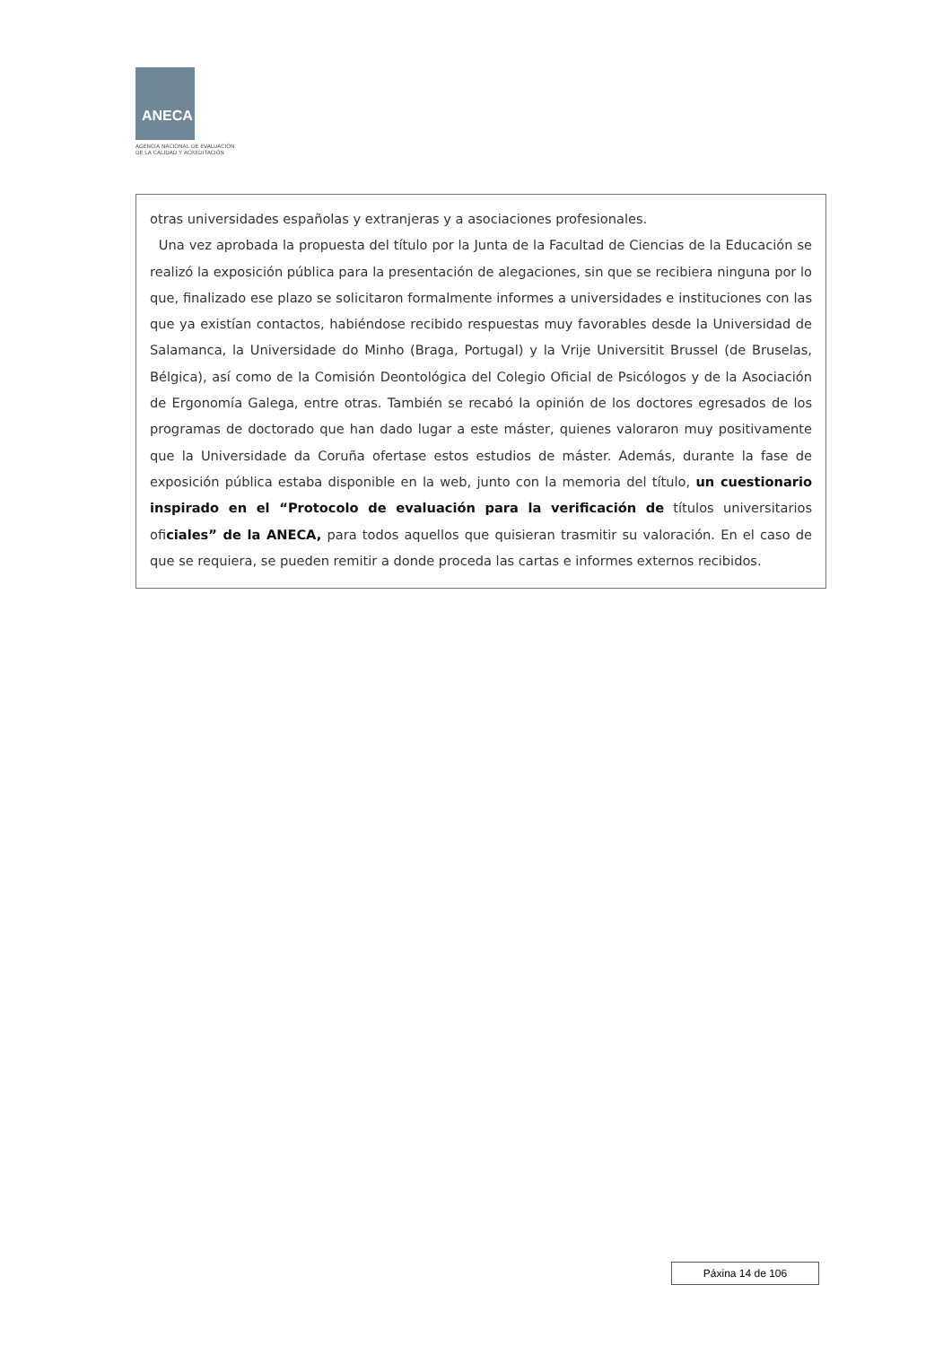ANECA
AGENCIA NACIONAL DE EVALUACIÓN
DE LA CALIDAD Y ACREDITACIÓN
otras universidades españolas y extranjeras y a asociaciones profesionales.
Una vez aprobada la propuesta del título por la Junta de la Facultad de Ciencias de la Educación se realizó la exposición pública para la presentación de alegaciones, sin que se recibiera ninguna por lo que, finalizado ese plazo se solicitaron formalmente informes a universidades e instituciones con las que ya existían contactos, habiéndose recibido respuestas muy favorables desde la Universidad de Salamanca, la Universidade do Minho (Braga, Portugal) y la Vrije Universitit Brussel (de Bruselas, Bélgica), así como de la Comisión Deontológica del Colegio Oficial de Psicólogos y de la Asociación de Ergonomía Galega, entre otras. También se recabó la opinión de los doctores egresados de los programas de doctorado que han dado lugar a este máster, quienes valoraron muy positivamente que la Universidade da Coruña ofertase estos estudios de máster. Además, durante la fase de exposición pública estaba disponible en la web, junto con la memoria del título, un cuestionario inspirado en el “Protocolo de evaluación para la verificación de títulos universitarios oficiales” de la ANECA, para todos aquellos que quisieran trasmitir su valoración. En el caso de que se requiera, se pueden remitir a donde proceda las cartas e informes externos recibidos.
Páxina 14 de 106